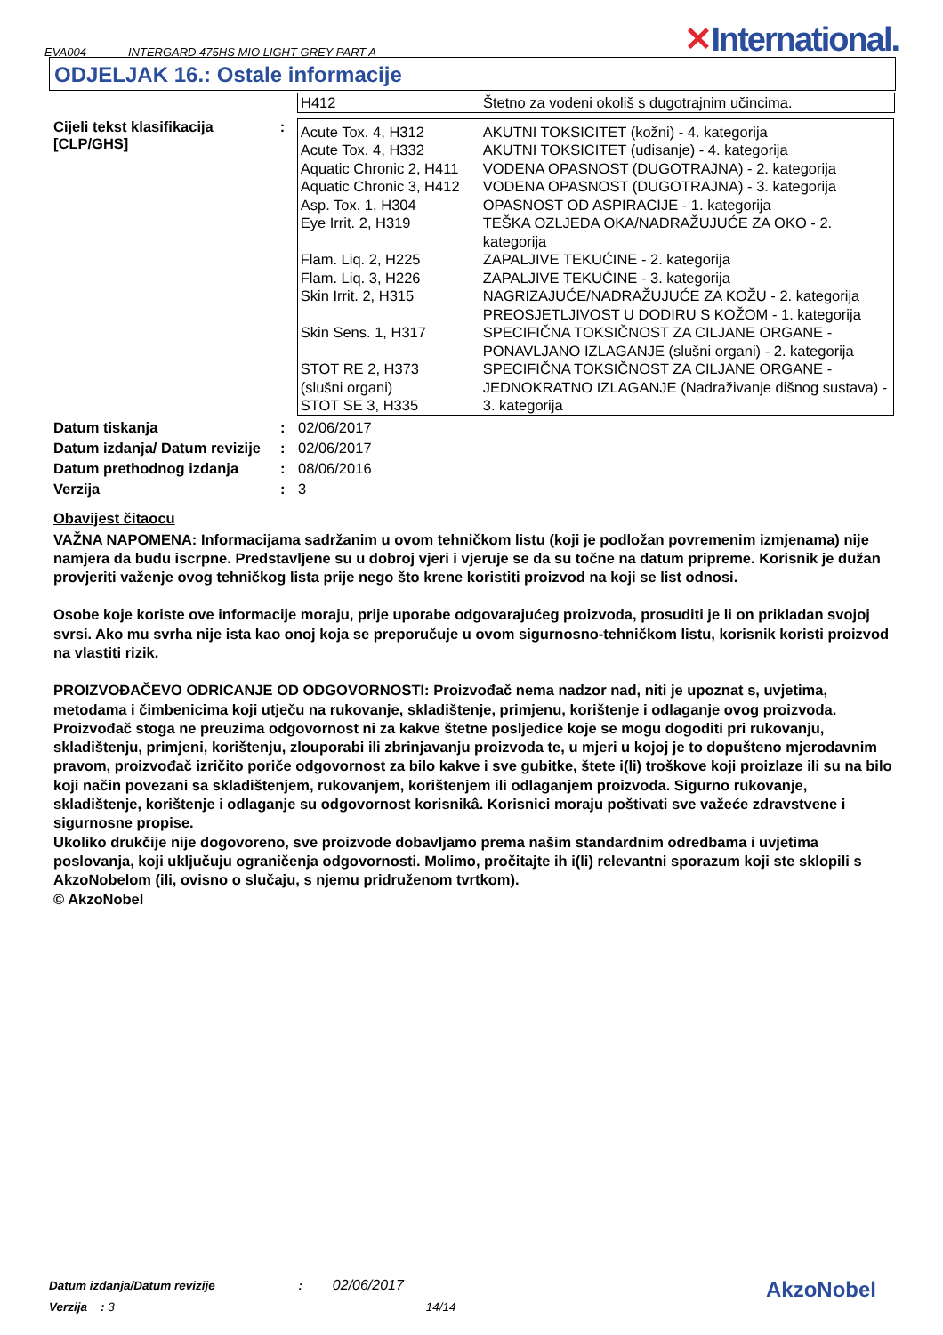EVA004 INTERGARD 475HS MIO LIGHT GREY PART A
✕International.
ODJELJAK 16.: Ostale informacije
| H412 | Štetno za vodeni okoliš s dugotrajnim učincima. |
Cijeli tekst klasifikacija [CLP/GHS]
:
| Acute Tox. 4, H312 Acute Tox. 4, H332 Aquatic Chronic 2, H411 Aquatic Chronic 3, H412 Asp. Tox. 1, H304 Eye Irrit. 2, H319 Flam. Liq. 2, H225 Flam. Liq. 3, H226 Skin Irrit. 2, H315 Skin Sens. 1, H317 STOT RE 2, H373 (slušni organi) STOT SE 3, H335 | AKUTNI TOKSICITET (kožni) - 4. kategorija AKUTNI TOKSICITET (udisanje) - 4. kategorija VODENA OPASNOST (DUGOTRAJNA) - 2. kategorija VODENA OPASNOST (DUGOTRAJNA) - 3. kategorija OPASNOST OD ASPIRACIJE - 1. kategorija TEŠKA OZLJEDA OKA/NADRAŽUJUĆE ZA OKO - 2. kategorija ZAPALJIVE TEKUĆINE - 2. kategorija ZAPALJIVE TEKUĆINE - 3. kategorija NAGRIZAJUĆE/NADRAŽUJUĆE ZA KOŽU - 2. kategorija PREOSJETLJIVOST U DODIRU S KOŽOM - 1. kategorija SPECIFIČNA TOKSIČNOST ZA CILJANE ORGANE - PONAVLJANO IZLAGANJE (slušni organi) - 2. kategorija SPECIFIČNA TOKSIČNOST ZA CILJANE ORGANE - JEDNOKRATNO IZLAGANJE (Nadraživanje dišnog sustava) - 3. kategorija |
Datum tiskanja : 02/06/2017
Datum izdanja/ Datum revizije
: 02/06/2017
Datum prethodnog izdanja : 08/06/2016
Verzija : 3
Obavijest čitaocu
VAŽNA NAPOMENA: Informacijama sadržanim u ovom tehničkom listu (koji je podložan povremenim izmjenama) nije namjera da budu iscrpne. Predstavljene su u dobroj vjeri i vjeruje se da su točne na datum pripreme. Korisnik je dužan provjeriti važenje ovog tehničkog lista prije nego što krene koristiti proizvod na koji se list odnosi.
Osobe koje koriste ove informacije moraju, prije uporabe odgovarajućeg proizvoda, prosuditi je li on prikladan svojoj svrsi. Ako mu svrha nije ista kao onoj koja se preporučuje u ovom sigurnosno-tehničkom listu, korisnik koristi proizvod na vlastiti rizik.
PROIZVOĐAČEVO ODRICANJE OD ODGOVORNOSTI: Proizvođač nema nadzor nad, niti je upoznat s, uvjetima, metodama i čimbenicima koji utječu na rukovanje, skladištenje, primjenu, korištenje i odlaganje ovog proizvoda. Proizvođač stoga ne preuzima odgovornost ni za kakve štetne posljedice koje se mogu dogoditi pri rukovanju, skladištenju, primjeni, korištenju, zlouporabi ili zbrinjavanju proizvoda te, u mjeri u kojoj je to dopušteno mjerodavnim pravom, proizvođač izričito poriče odgovornost za bilo kakve i sve gubitke, štete i(li) troškove koji proizlaze ili su na bilo koji način povezani sa skladištenjem, rukovanjem, korištenjem ili odlaganjem proizvoda. Sigurno rukovanje, skladištenje, korištenje i odlaganje su odgovornost korisnikâ. Korisnici moraju poštivati sve važeće zdravstvene i sigurnosne propise.
Ukoliko drukčije nije dogovoreno, sve proizvode dobavljamo prema našim standardnim odredbama i uvjetima poslovanja, koji uključuju ograničenja odgovornosti. Molimo, pročitajte ih i(li) relevantni sporazum koji ste sklopili s AkzoNobelom (ili, ovisno o slučaju, s njemu pridruženom tvrtkom).
© AkzoNobel
Datum izdanja/Datum revizije : 02/06/2017
Verzija : 3 14/14
AkzoNobel